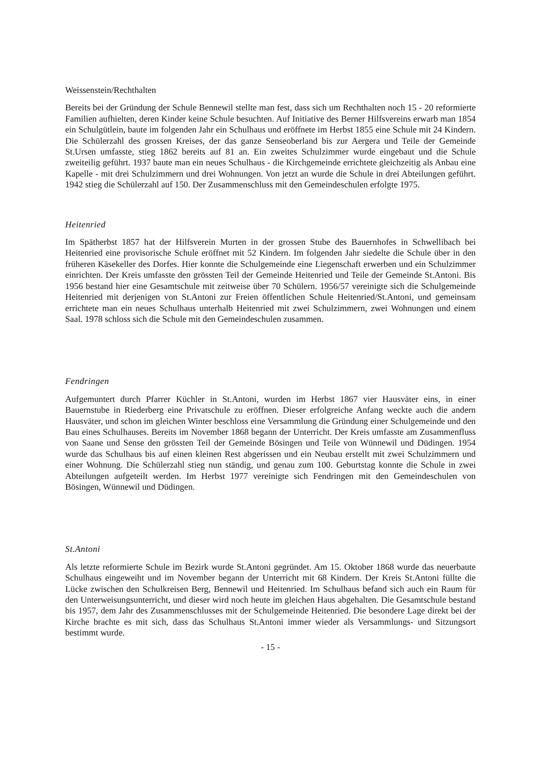Weissenstein/Rechthalten
Bereits bei der Gründung der Schule Bennewil stellte man fest, dass sich um Rechthalten noch 15 - 20 reformierte Familien aufhielten, deren Kinder keine Schule besuchten. Auf Initiative des Berner Hilfsvereins erwarb man 1854 ein Schulgütlein, baute im folgenden Jahr ein Schulhaus und eröffnete im Herbst 1855 eine Schule mit 24 Kindern. Die Schülerzahl des grossen Kreises, der das ganze Senseoberland bis zur Aergera und Teile der Gemeinde St.Ursen umfasste, stieg 1862 bereits auf 81 an. Ein zweites Schulzimmer wurde eingebaut und die Schule zweiteilig geführt. 1937 baute man ein neues Schulhaus - die Kirchgemeinde errichtete gleichzeitig als Anbau eine Kapelle - mit drei Schulzimmern und drei Wohnungen. Von jetzt an wurde die Schule in drei Abteilungen geführt. 1942 stieg die Schülerzahl auf 150. Der Zusammenschluss mit den Gemeindeschulen erfolgte 1975.
Heitenried
Im Spätherbst 1857 hat der Hilfsverein Murten in der grossen Stube des Bauernhofes in Schwellibach bei Heitenried eine provisorische Schule eröffnet mit 52 Kindern. Im folgenden Jahr siedelte die Schule über in den früheren Käsekeller des Dorfes. Hier konnte die Schulgemeinde eine Liegenschaft erwerben und ein Schulzimmer einrichten. Der Kreis umfasste den grössten Teil der Gemeinde Heitenried und Teile der Gemeinde St.Antoni. Bis 1956 bestand hier eine Gesamtschule mit zeitweise über 70 Schülern. 1956/57 vereinigte sich die Schulgemeinde Heitenried mit derjenigen von St.Antoni zur Freien öffentlichen Schule Heitenried/St.Antoni, und gemeinsam errichtete man ein neues Schulhaus unterhalb Heitenried mit zwei Schulzimmern, zwei Wohnungen und einem Saal. 1978 schloss sich die Schule mit den Gemeindeschulen zusammen.
Fendringen
Aufgemuntert durch Pfarrer Küchler in St.Antoni, wurden im Herbst 1867 vier Hausväter eins, in einer Bauernstube in Riederberg eine Privatschule zu eröffnen. Dieser erfolgreiche Anfang weckte auch die andern Hausväter, und schon im gleichen Winter beschloss eine Versammlung die Gründung einer Schulgemeinde und den Bau eines Schulhauses. Bereits im November 1868 begann der Unterricht. Der Kreis umfasste am Zusammenfluss von Saane und Sense den grössten Teil der Gemeinde Bösingen und Teile von Wünnewil und Düdingen. 1954 wurde das Schulhaus bis auf einen kleinen Rest abgerissen und ein Neubau erstellt mit zwei Schulzimmern und einer Wohnung. Die Schülerzahl stieg nun ständig, und genau zum 100. Geburtstag konnte die Schule in zwei Abteilungen aufgeteilt werden. Im Herbst 1977 vereinigte sich Fendringen mit den Gemeindeschulen von Bösingen, Wünnewil und Düdingen.
St.Antoni
Als letzte reformierte Schule im Bezirk wurde St.Antoni gegründet. Am 15. Oktober 1868 wurde das neuerbaute Schulhaus eingeweiht und im November begann der Unterricht mit 68 Kindern. Der Kreis St.Antoni füllte die Lücke zwischen den Schulkreisen Berg, Bennewil und Heitenried. Im Schulhaus befand sich auch ein Raum für den Unterweisungsunterricht, und dieser wird noch heute im gleichen Haus abgehalten. Die Gesamtschule bestand bis 1957, dem Jahr des Zusammenschlusses mit der Schulgemeinde Heitenried. Die besondere Lage direkt bei der Kirche brachte es mit sich, dass das Schulhaus St.Antoni immer wieder als Versammlungs- und Sitzungsort bestimmt wurde.
- 15 -